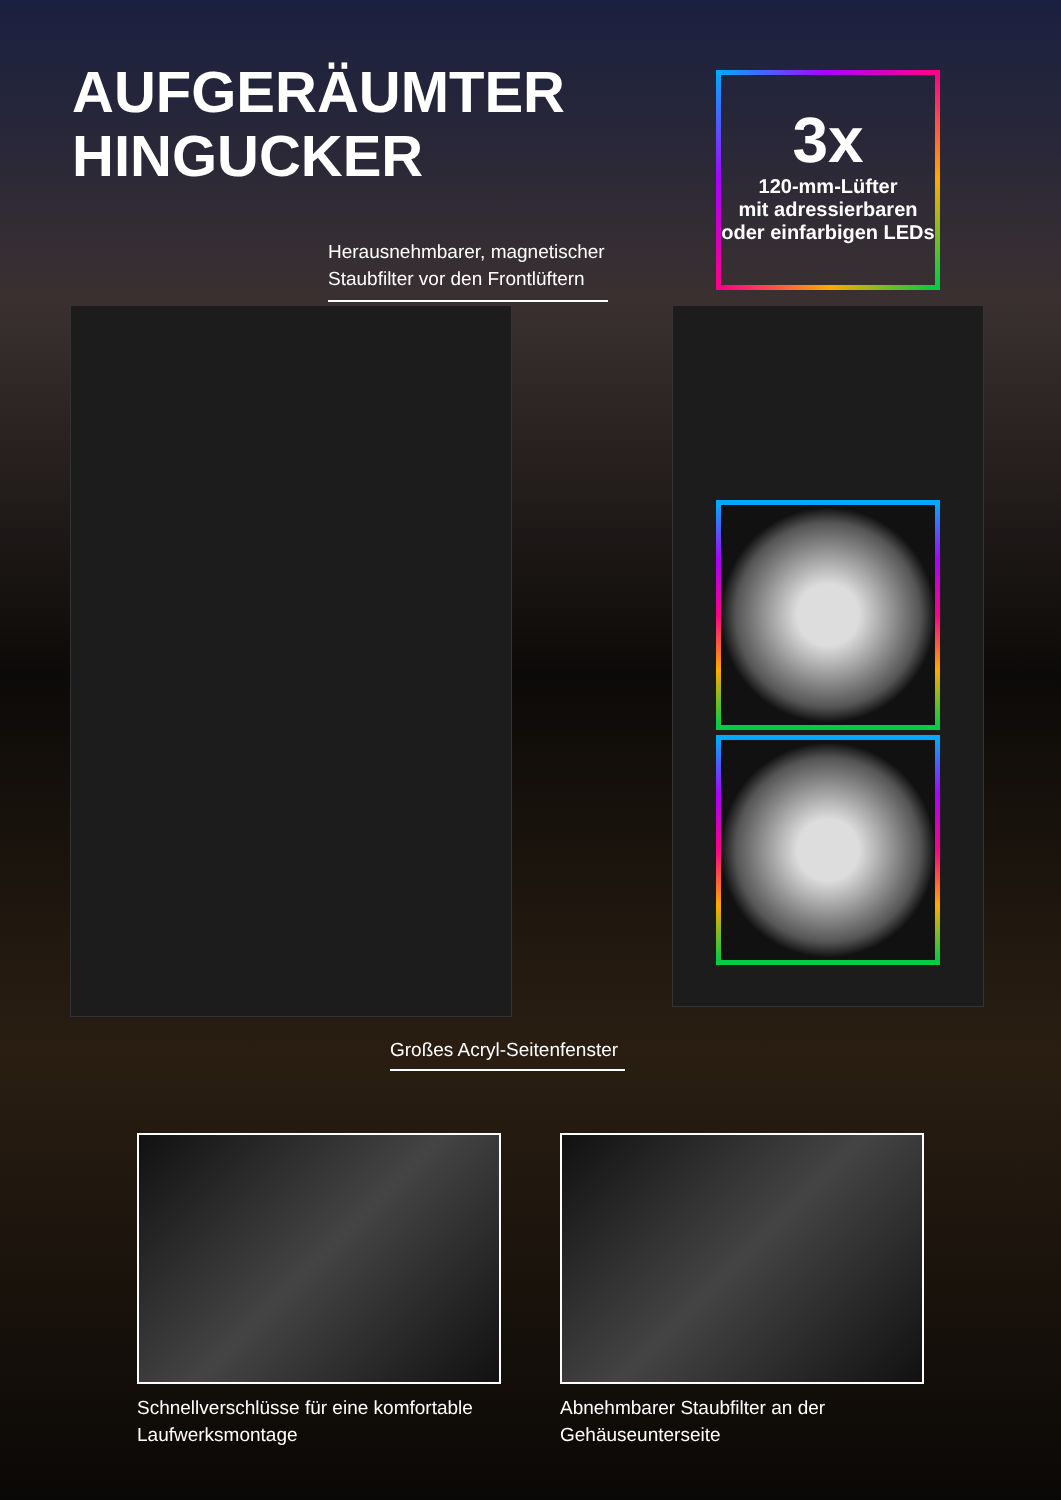AUFGERÄUMTER
HINGUCKER
3x
120-mm-Lüfter
mit adressierbaren oder einfarbigen LEDs
Herausnehmbarer, magnetischer
Staubfilter vor den Frontlüftern
Großes Acryl-Seitenfenster
Schnellverschlüsse für eine komfortable
Laufwerksmontage
Abnehmbarer Staubfilter an der
Gehäuseunterseite